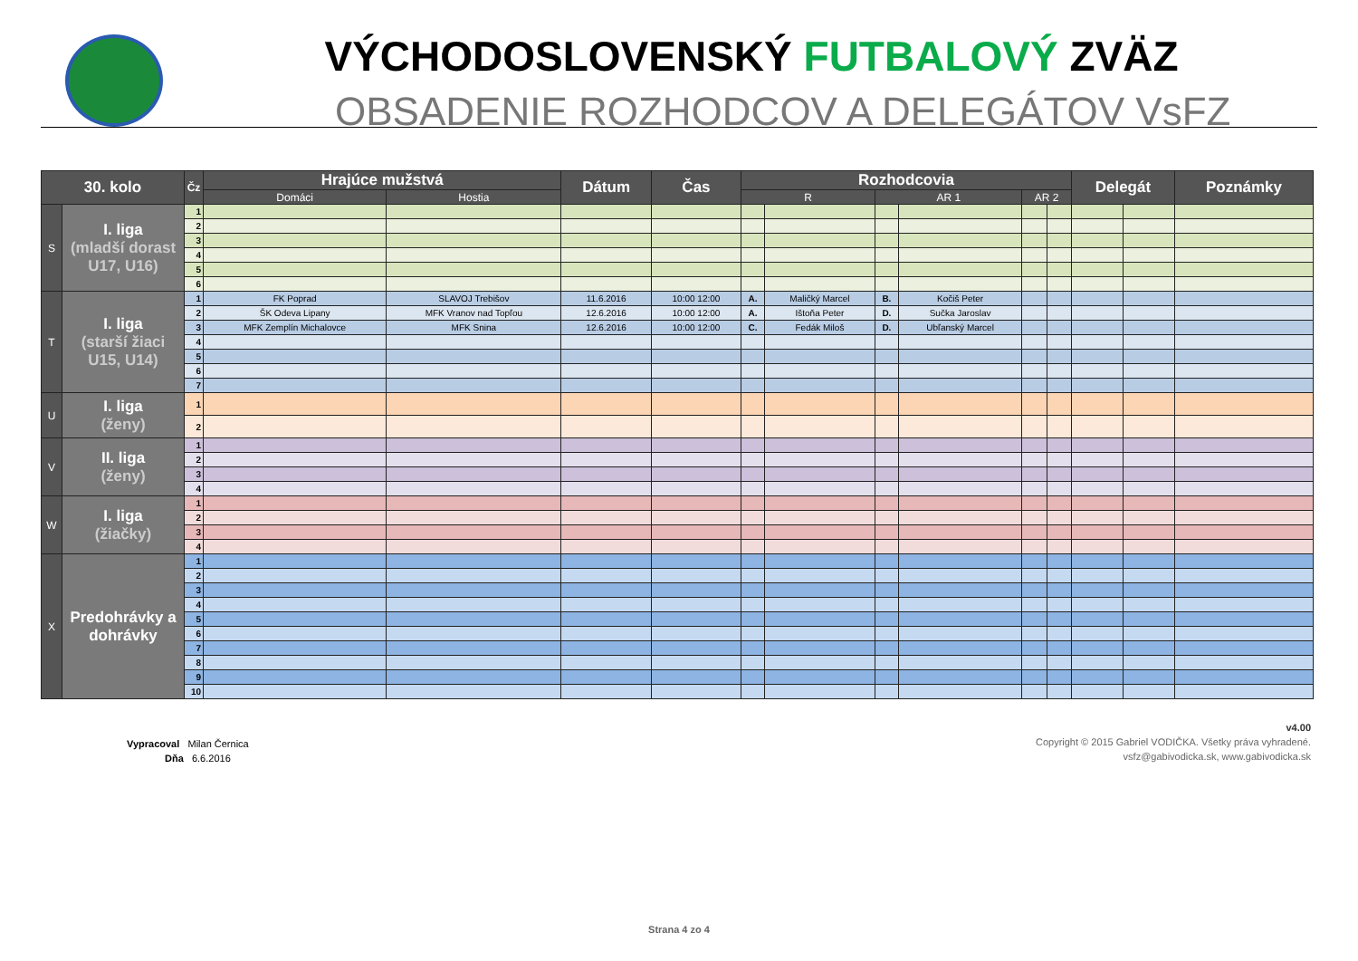VÝCHODOSLOVENSKÝ FUTBALOVÝ ZVÄZ
OBSADENIE ROZHODCOV A DELEGÁTOV VsFZ
| 30. kolo | | Čz | Hrajúce mužstvá | | Dátum | Čas | Rozhodcovia | | | | | | Delegát | | Poznámky |
| --- | --- | --- | --- | --- | --- | --- | --- | --- | --- | --- | --- | --- | --- | --- | --- |
| | | | Domáci | Hostia | | | R | | AR 1 | | AR 2 | | | | |
| S | I. liga (mladší dorast U17, U16) | 1 | | | | | | | | | | | | | |
| | | 2 | | | | | | | | | | | | | |
| | | 3 | | | | | | | | | | | | | |
| | | 4 | | | | | | | | | | | | | |
| | | 5 | | | | | | | | | | | | | |
| | | 6 | | | | | | | | | | | | | |
| T | I. liga (starší žiaci U15, U14) | 1 | FK Poprad | SLAVOJ Trebišov | 11.6.2016 | 10:00 12:00 | A. | Maličký Marcel | B. | Kočiš Peter | | | | | |
| | | 2 | ŠK Odeva Lipany | MFK Vranov nad Topľou | 12.6.2016 | 10:00 12:00 | A. | Ištoňa Peter | D. | Sučka Jaroslav | | | | | |
| | | 3 | MFK Zemplín Michalovce | MFK Snina | 12.6.2016 | 10:00 12:00 | C. | Fedák Miloš | D. | Ubľanský Marcel | | | | | |
| | | 4 | | | | | | | | | | | | | |
| | | 5 | | | | | | | | | | | | | |
| | | 6 | | | | | | | | | | | | | |
| | | 7 | | | | | | | | | | | | | |
| U | I. liga (ženy) | 1 | | | | | | | | | | | | | |
| | | 2 | | | | | | | | | | | | | |
| V | II. liga (ženy) | 1 | | | | | | | | | | | | | |
| | | 2 | | | | | | | | | | | | | |
| | | 3 | | | | | | | | | | | | | |
| | | 4 | | | | | | | | | | | | | |
| W | I. liga (žiačky) | 1 | | | | | | | | | | | | | |
| | | 2 | | | | | | | | | | | | | |
| | | 3 | | | | | | | | | | | | | |
| | | 4 | | | | | | | | | | | | | |
| X | Predohrávky a dohrávky | 1 | | | | | | | | | | | | | |
| | | 2 | | | | | | | | | | | | | |
| | | 3 | | | | | | | | | | | | | |
| | | 4 | | | | | | | | | | | | | |
| | | 5 | | | | | | | | | | | | | |
| | | 6 | | | | | | | | | | | | | |
| | | 7 | | | | | | | | | | | | | |
| | | 8 | | | | | | | | | | | | | |
| | | 9 | | | | | | | | | | | | | |
| | | 10 | | | | | | | | | | | | | |
Vypracoval Milan Černica
Dňa 6.6.2016
v4.00
Copyright © 2015 Gabriel VODIČKA. Všetky práva vyhradené.
vsfz@gabivodicka.sk, www.gabivodicka.sk
Strana 4 zo 4